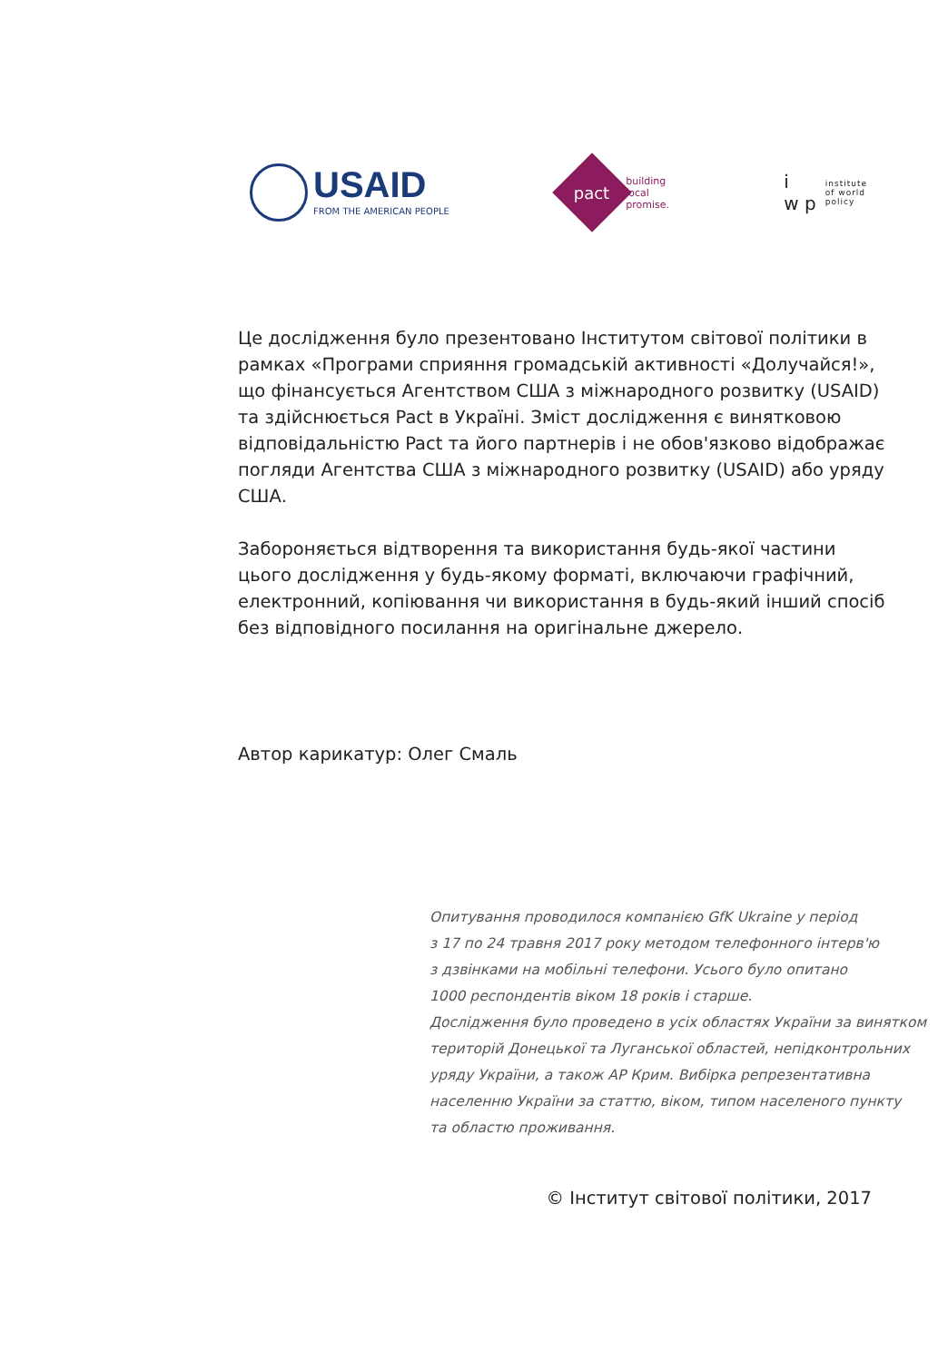USAID
FROM THE AMERICAN PEOPLE
pact
building
local
promise.
i
w p
institute
of world
policy
Це дослідження було презентовано Інститутом світової політики в рамках «Програми сприяння громадській активності «Долучайся!», що фінансується Агентством США з міжнародного розвитку (USAID) та здійснюється Pact в Україні. Зміст дослідження є винятковою відповідальністю Pact та його партнерів і не обов'язково відображає погляди Агентства США з міжнародного розвитку (USAID) або уряду США.
Забороняється відтворення та використання будь-якої частини цього дослідження у будь-якому форматі, включаючи графічний, електронний, копіювання чи використання в будь-який інший спосіб без відповідного посилання на оригінальне джерело.
Автор карикатур: Олег Смаль
Опитування проводилося компанією GfK Ukraine у період
з 17 по 24 травня 2017 року методом телефонного інтерв'ю
з дзвінками на мобільні телефони. Усього було опитано
1000 респондентів віком 18 років і старше.
Дослідження було проведено в усіх областях України за винятком
територій Донецької та Луганської областей, непідконтрольних
уряду України, а також АР Крим. Вибірка репрезентативна
населенню України за статтю, віком, типом населеного пункту
та областю проживання.
© Інститут світової політики, 2017